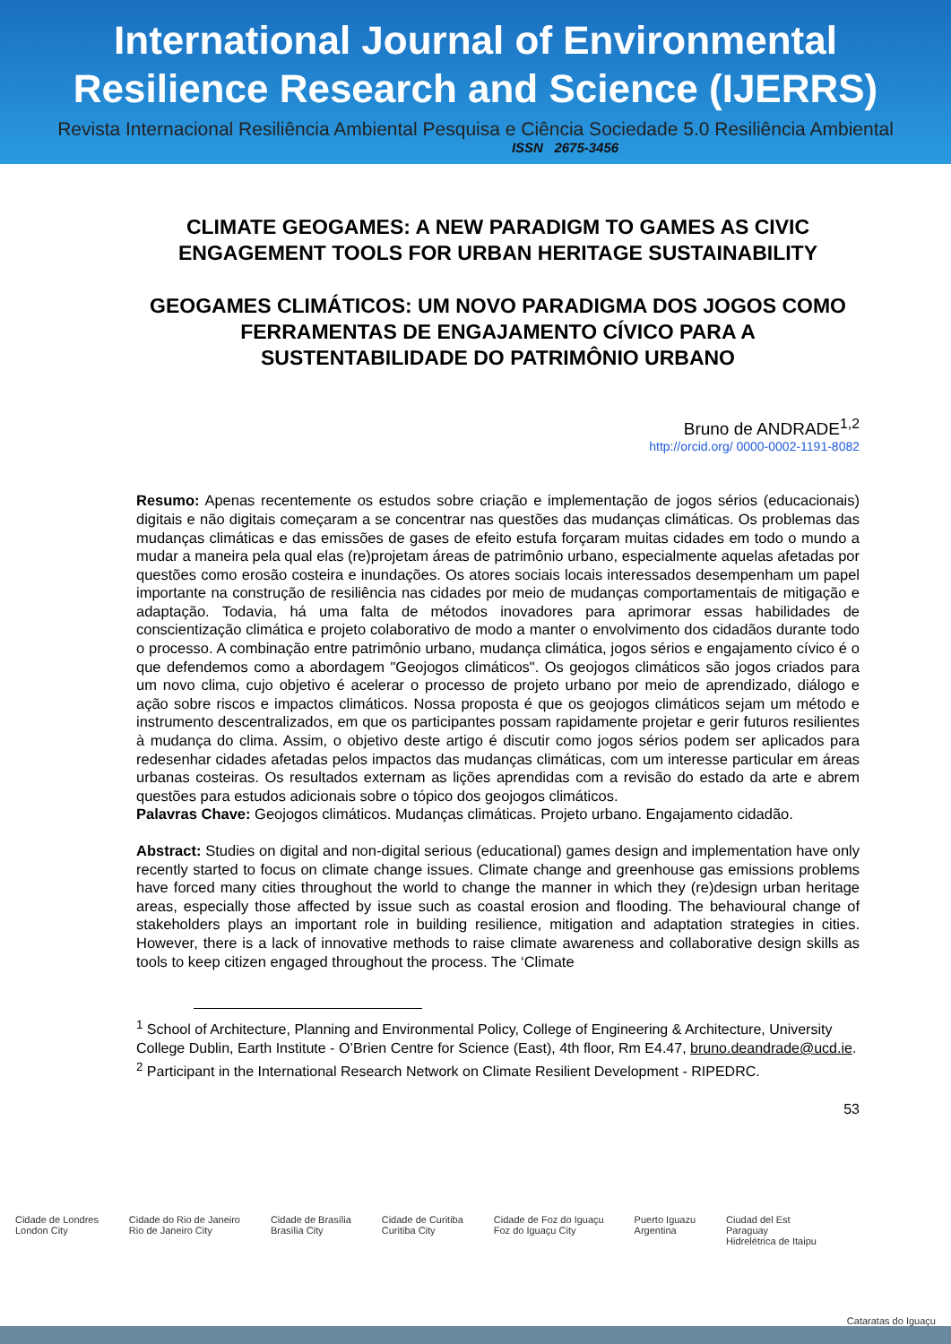International Journal of Environmental
Resilience Research and Science (IJERRS)
Revista Internacional Resiliência Ambiental Pesquisa e Ciência Sociedade 5.0 Resiliência Ambiental
ISSN 2675-3456
CLIMATE GEOGAMES: A NEW PARADIGM TO GAMES AS CIVIC ENGAGEMENT TOOLS FOR URBAN HERITAGE SUSTAINABILITY
GEOGAMES CLIMÁTICOS: UM NOVO PARADIGMA DOS JOGOS COMO FERRAMENTAS DE ENGAJAMENTO CÍVICO PARA A SUSTENTABILIDADE DO PATRIMÔNIO URBANO
Bruno de ANDRADE<sup>1,2</sup>
http://orcid.org/ 0000-0002-1191-8082
Resumo: Apenas recentemente os estudos sobre criação e implementação de jogos sérios (educacionais) digitais e não digitais começaram a se concentrar nas questões das mudanças climáticas. Os problemas das mudanças climáticas e das emissões de gases de efeito estufa forçaram muitas cidades em todo o mundo a mudar a maneira pela qual elas (re)projetam áreas de patrimônio urbano, especialmente aquelas afetadas por questões como erosão costeira e inundações. Os atores sociais locais interessados desempenham um papel importante na construção de resiliência nas cidades por meio de mudanças comportamentais de mitigação e adaptação. Todavia, há uma falta de métodos inovadores para aprimorar essas habilidades de conscientização climática e projeto colaborativo de modo a manter o envolvimento dos cidadãos durante todo o processo. A combinação entre patrimônio urbano, mudança climática, jogos sérios e engajamento cívico é o que defendemos como a abordagem "Geojogos climáticos". Os geojogos climáticos são jogos criados para um novo clima, cujo objetivo é acelerar o processo de projeto urbano por meio de aprendizado, diálogo e ação sobre riscos e impactos climáticos. Nossa proposta é que os geojogos climáticos sejam um método e instrumento descentralizados, em que os participantes possam rapidamente projetar e gerir futuros resilientes à mudança do clima. Assim, o objetivo deste artigo é discutir como jogos sérios podem ser aplicados para redesenhar cidades afetadas pelos impactos das mudanças climáticas, com um interesse particular em áreas urbanas costeiras. Os resultados externam as lições aprendidas com a revisão do estado da arte e abrem questões para estudos adicionais sobre o tópico dos geojogos climáticos.
Palavras Chave: Geojogos climáticos. Mudanças climáticas. Projeto urbano. Engajamento cidadão.
Abstract: Studies on digital and non-digital serious (educational) games design and implementation have only recently started to focus on climate change issues. Climate change and greenhouse gas emissions problems have forced many cities throughout the world to change the manner in which they (re)design urban heritage areas, especially those affected by issue such as coastal erosion and flooding. The behavioural change of stakeholders plays an important role in building resilience, mitigation and adaptation strategies in cities. However, there is a lack of innovative methods to raise climate awareness and collaborative design skills as tools to keep citizen engaged throughout the process. The ‘Climate
<sup>1</sup> School of Architecture, Planning and Environmental Policy, College of Engineering & Architecture, University College Dublin, Earth Institute - O’Brien Centre for Science (East), 4th floor, Rm E4.47, bruno.deandrade@ucd.ie.
<sup>2</sup> Participant in the International Research Network on Climate Resilient Development - RIPEDRC.
53
Cidade de Londres
London City Cidade do Rio de Janeiro
Rio de Janeiro City Cidade de Brasília
Brasília City Cidade de Curitiba
Curitiba City Cidade de Foz do Iguaçu
Foz do Iguaçu City Puerto Iguazu
Argentina Ciudad del Est
Paraguay
Hidrelétrica de Itaipu Cataratas do Iguaçu